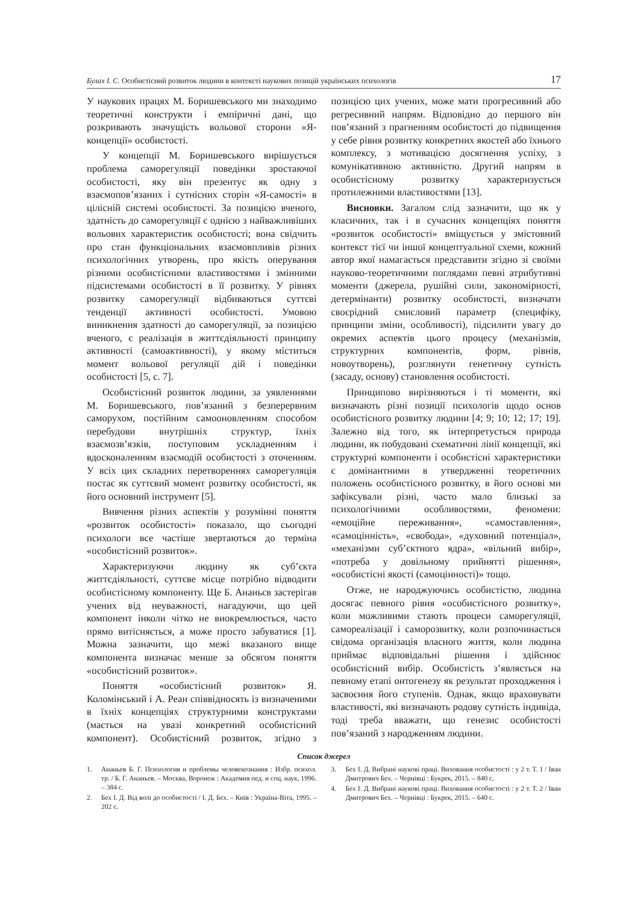Булах І. С. Особистісний розвиток людини в контексті наукових позицій українських психологів
17
У наукових працях М. Боришевського ми знаходимо теоретичні конструкти і емпіричні дані, що розкривають значущість вольової сторони «Я-концепції» особистості.
У концепції М. Боришевського вирішується проблема саморегуляції поведінки зростаючої особистості, яку він презентує як одну з взаємопов’язаних і сутнісних сторін «Я-самості» в цілісній системі особистості. За позицією вченого, здатність до саморегуляції є однією з найважливіших вольових характеристик особистості; вона свідчить про стан функціональних взаємовпливів різних психологічних утворень, про якість оперування різними особистісними властивостями і змінними підсистемами особистості в її розвитку. У рівнях розвитку саморегуляції відбиваються суттєві тенденції активності особистості. Умовою виникнення здатності до саморегуляції, за позицією вченого, є реалізація в життєдіяльності принципу активності (самоактивності), у якому міститься момент вольової регуляції дій і поведінки особистості [5, с. 7].
Особистісний розвиток людини, за уявленнями М. Боришевського, пов’язаний з безперервним саморухом, постійним самооновленням способом перебудови внутрішніх структур, їхніх взаємозв’язків, поступовим ускладненням і вдосконаленням взаємодій особистості з оточенням. У всіх цих складних перетвореннях саморегуляція постає як суттєвий момент розвитку особистості, як його основний інструмент [5].
Вивчення різних аспектів у розумінні поняття «розвиток особистості» показало, що сьогодні психологи все частіше звертаються до терміна «особистісний розвиток».
Характеризуючи людину як суб’єкта життєдіяльності, суттєве місце потрібно відводити особистісному компоненту. Ще Б. Ананьєв застерігав учених від неуважності, нагадуючи, що цей компонент інколи чітко не виокремлюється, часто прямо витісняється, а може просто забуватися [1]. Можна зазначити, що межі вказаного вище компонента визначає менше за обсягом поняття «особистісний розвиток».
Поняття «особистісний розвиток» Я. Коломінський і А. Реан співвідносять із визначеними в їхніх концепціях структурними конструктами (мається на увазі конкретний особистісний компонент). Особистісний розвиток, згідно з позицією цих учених, може мати прогресивний або регресивний напрям. Відповідно до першого він пов’язаний з прагненням особистості до підвищення у себе рівня розвитку конкретних якостей або їхнього комплексу, з мотивацією досягнення успіху, з комунікативною активністю. Другий напрям в особистісному розвитку характеризується протилежними властивостями [13].
Висновки. Загалом слід зазначити, що як у класичних, так і в сучасних концепціях поняття «розвиток особистості» вміщується у змістовний контекст тієї чи іншої концептуальної схеми, кожний автор якої намагається представити згідно зі своїми науково-теоретичними поглядами певні атрибутивні моменти (джерела, рушійні сили, закономірності, детермінанти) розвитку особистості, визначати своєрідний смисловий параметр (специфіку, принципи зміни, особливості), підсилити увагу до окремих аспектів цього процесу (механізмів, структурних компонентів, форм, рівнів, новоутворень), розглянути генетичну сутність (засаду, основу) становлення особистості.
Принципово вирізняються і ті моменти, які визначають різні позиції психологів щодо основ особистісного розвитку людини [4; 9; 10; 12; 17; 19]. Залежно від того, як інтерпретується природа людини, як побудовані схематичні лінії концепції, які структурні компоненти і особистісні характеристики є домінантними в утвердженні теоретичних положень особистісного розвитку, в його основі ми зафіксували різні, часто мало близькі за психологічними особливостями, феномени: «емоційне переживання», «самоставлення», «самоцінність», «свобода», «духовний потенціал», «механізми суб’єктного ядра», «вільний вибір», «потреба у довільному прийнятті рішення», «особистісні якості (самоцінності)» тощо.
Отже, не народжуючись особистістю, людина досягає певного рівня «особистісного розвитку», коли можливими стають процеси саморегуляції, самореалізації і саморозвитку, коли розпочинається свідома організація власного життя, коли людина приймає відповідальні рішення і здійснює особистісний вибір. Особистість з’являється на певному етапі онтогенезу як результат проходження і засвоєння його ступенів. Однак, якщо враховувати властивості, які визначають родову сутність індивіда, тоді треба вважати, що генезис особистості пов’язаний з народженням людини.
Список джерел
1. Ананьев Б. Г. Психология и проблемы человекознания : Избр. психол. тр. / Б. Г. Ананьев. – Москва, Воронеж : Академия пед. и соц. наук, 1996. – 384 с.
2. Бех І. Д. Від волі до особистості / І. Д. Бех. – Київ : Україна-Віта, 1995. – 202 с.
3. Бех І. Д. Вибрані наукові праці. Виховання особистості : у 2 т. Т. 1 / Іван Дмитрович Бех. – Чернівці : Букрек, 2015. – 840 с.
4. Бех І. Д. Вибрані наукові праці. Виховання особистості : у 2 т. Т. 2 / Іван Дмитрович Бех. – Чернівці : Букрек, 2015. – 640 с.